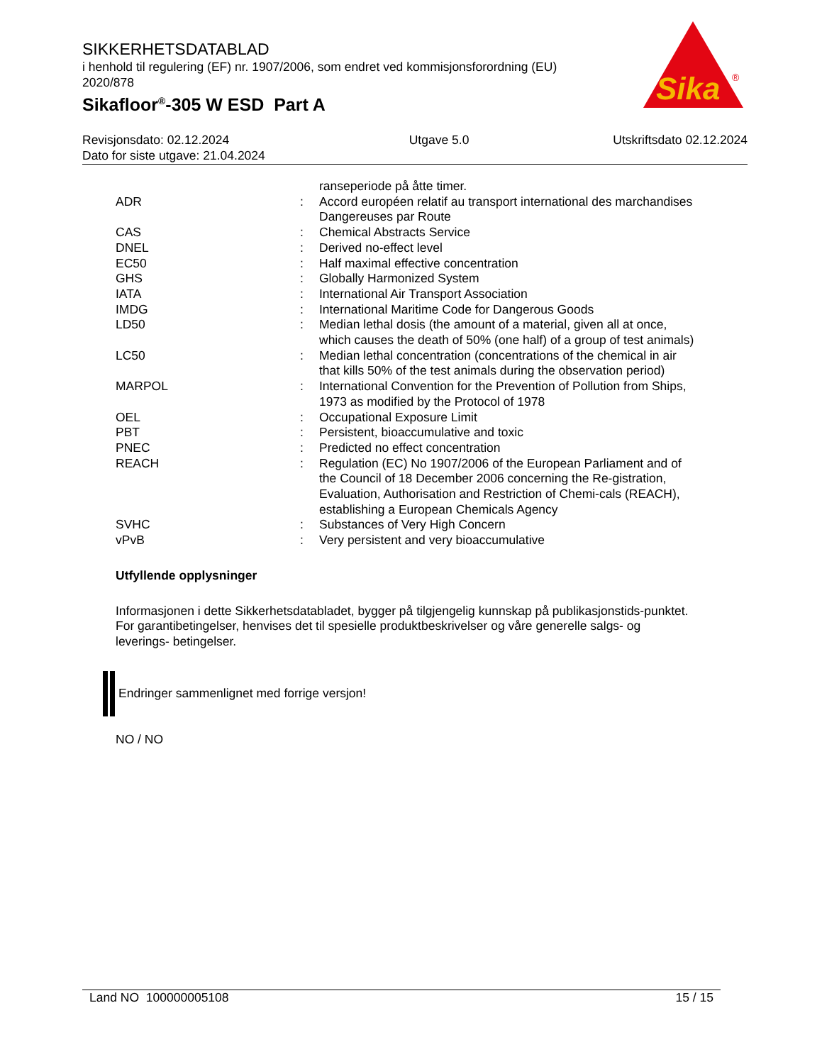SIKKERHETSDATABLAD
i henhold til regulering (EF) nr. 1907/2006, som endret ved kommisjonsforordning (EU) 2020/878
Sikafloor<sup>®</sup>-305 W ESD Part A
Sika
®
Revisjonsdato: 02.12.2024
Dato for siste utgave: 21.04.2024
Utgave 5.0 Utskriftsdato 02.12.2024
ranseperiode på åtte timer.
ADR : Accord européen relatif au transport international des marchandises Dangereuses par Route
CAS : Chemical Abstracts Service
DNEL : Derived no-effect level
EC50 : Half maximal effective concentration
GHS : Globally Harmonized System
IATA : International Air Transport Association
IMDG : International Maritime Code for Dangerous Goods
LD50 : Median lethal dosis (the amount of a material, given all at once, which causes the death of 50% (one half) of a group of test animals)
LC50 : Median lethal concentration (concentrations of the chemical in air that kills 50% of the test animals during the observation period)
MARPOL : International Convention for the Prevention of Pollution from Ships, 1973 as modified by the Protocol of 1978
OEL : Occupational Exposure Limit
PBT : Persistent, bioaccumulative and toxic
PNEC : Predicted no effect concentration
REACH : Regulation (EC) No 1907/2006 of the European Parliament and of the Council of 18 December 2006 concerning the Re-gistration, Evaluation, Authorisation and Restriction of Chemi-cals (REACH), establishing a European Chemicals Agency
SVHC : Substances of Very High Concern
vPvB : Very persistent and very bioaccumulative
Utfyllende opplysninger
Informasjonen i dette Sikkerhetsdatabladet, bygger på tilgjengelig kunnskap på publikasjonstids-punktet. For garantibetingelser, henvises det til spesielle produktbeskrivelser og våre generelle salgs- og leverings- betingelser.
Endringer sammenlignet med forrige versjon!
NO / NO
Land NO 100000005108 15 / 15